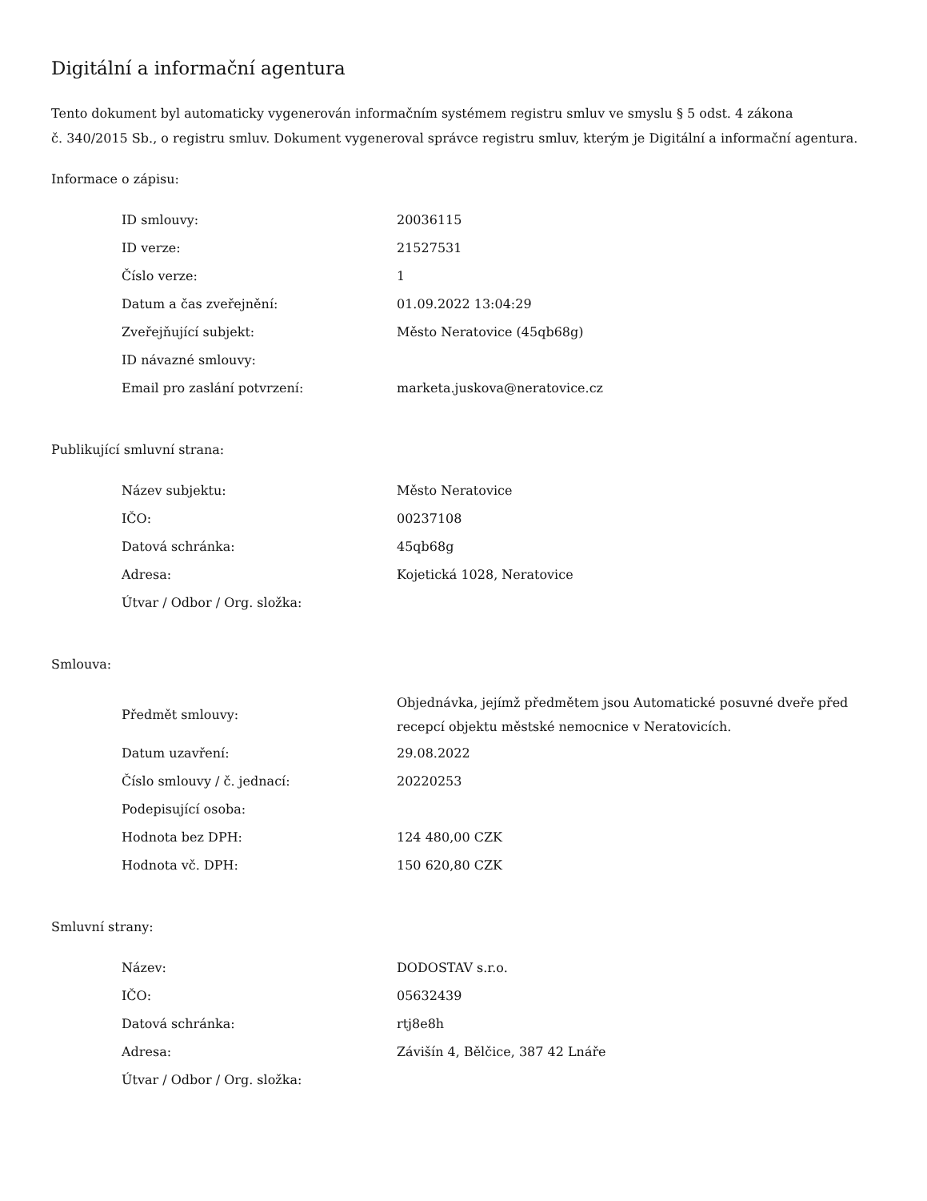Digitální a informační agentura
Tento dokument byl automaticky vygenerován informačním systémem registru smluv ve smyslu § 5 odst. 4 zákona
č. 340/2015 Sb., o registru smluv. Dokument vygeneroval správce registru smluv, kterým je Digitální a informační agentura.
Informace o zápisu:
| ID smlouvy: | 20036115 |
| ID verze: | 21527531 |
| Číslo verze: | 1 |
| Datum a čas zveřejnění: | 01.09.2022 13:04:29 |
| Zveřejňující subjekt: | Město Neratovice (45qb68g) |
| ID návazné smlouvy: | |
| Email pro zaslání potvrzení: | marketa.juskova@neratovice.cz |
Publikující smluvní strana:
| Název subjektu: | Město Neratovice |
| IČO: | 00237108 |
| Datová schránka: | 45qb68g |
| Adresa: | Kojetická 1028, Neratovice |
| Útvar / Odbor / Org. složka: | |
Smlouva:
| Předmět smlouvy: | Objednávka, jejímž předmětem jsou Automatické posuvné dveře před recepcí objektu městské nemocnice v Neratovicích. |
| Datum uzavření: | 29.08.2022 |
| Číslo smlouvy / č. jednací: | 20220253 |
| Podepisující osoba: | |
| Hodnota bez DPH: | 124 480,00 CZK |
| Hodnota vč. DPH: | 150 620,80 CZK |
Smluvní strany:
| Název: | DODOSTAV s.r.o. |
| IČO: | 05632439 |
| Datová schránka: | rtj8e8h |
| Adresa: | Závišín 4, Bělčice, 387 42 Lnáře |
| Útvar / Odbor / Org. složka: | |